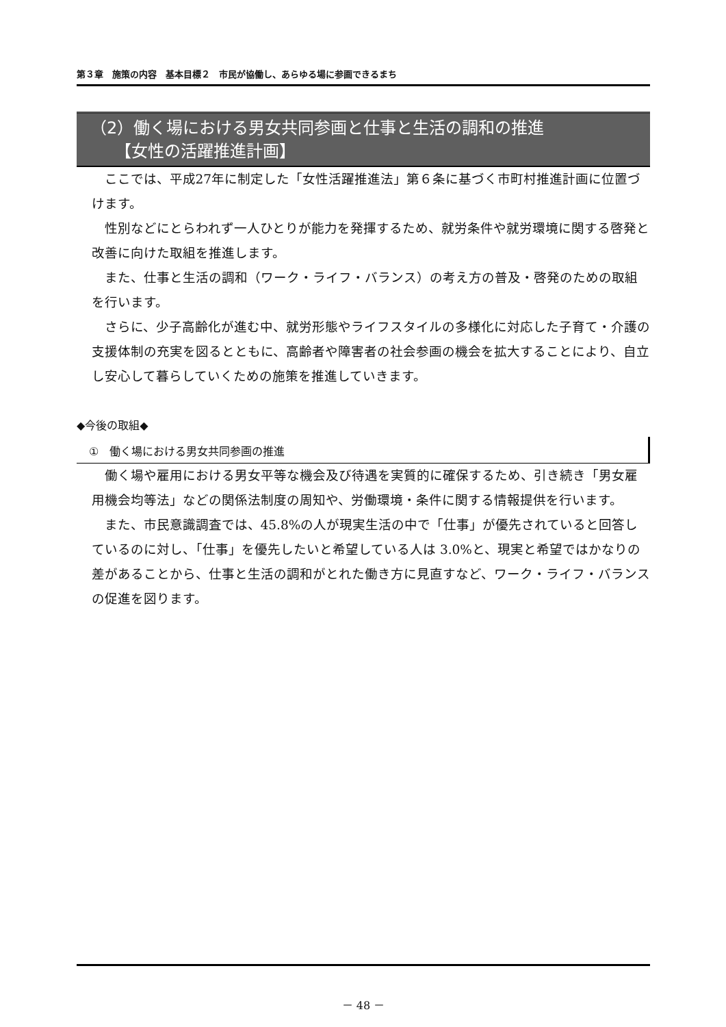第３章　施策の内容　基本目標２　市民が協働し、あらゆる場に参画できるまち
（2）働く場における男女共同参画と仕事と生活の調和の推進
　　【女性の活躍推進計画】
ここでは、平成27年に制定した「女性活躍推進法」第６条に基づく市町村推進計画に位置づけます。
性別などにとらわれず一人ひとりが能力を発揮するため、就労条件や就労環境に関する啓発と改善に向けた取組を推進します。
また、仕事と生活の調和（ワーク・ライフ・バランス）の考え方の普及・啓発のための取組を行います。
さらに、少子高齢化が進む中、就労形態やライフスタイルの多様化に対応した子育て・介護の支援体制の充実を図るとともに、高齢者や障害者の社会参画の機会を拡大することにより、自立し安心して暮らしていくための施策を推進していきます。
◆今後の取組◆
①　働く場における男女共同参画の推進
働く場や雇用における男女平等な機会及び待遇を実質的に確保するため、引き続き「男女雇用機会均等法」などの関係法制度の周知や、労働環境・条件に関する情報提供を行います。
また、市民意識調査では、45.8%の人が現実生活の中で「仕事」が優先されていると回答しているのに対し、「仕事」を優先したいと希望している人は 3.0%と、現実と希望ではかなりの差があることから、仕事と生活の調和がとれた働き方に見直すなど、ワーク・ライフ・バランスの促進を図ります。
－ 48 －